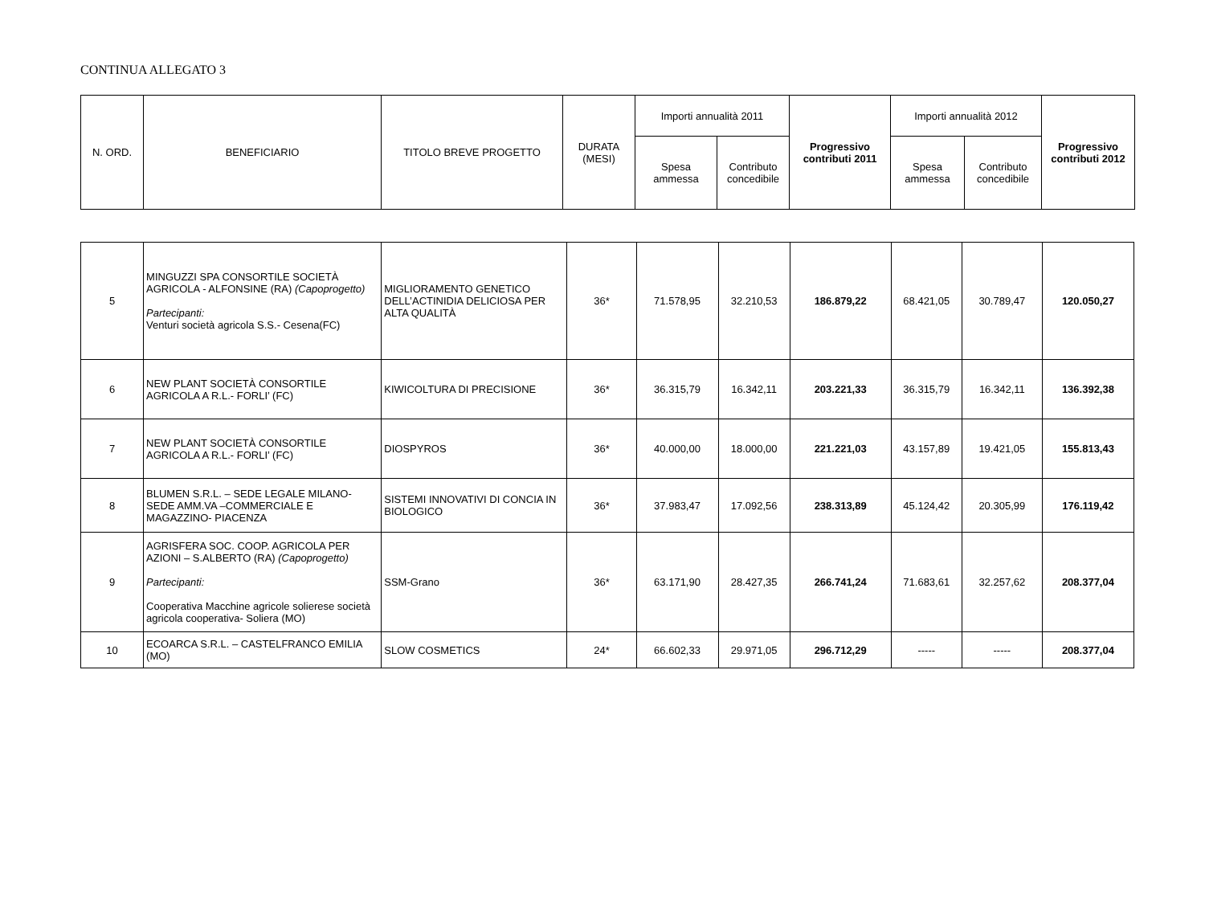CONTINUA ALLEGATO 3
| N. ORD. | BENEFICIARIO | TITOLO BREVE PROGETTO | DURATA (MESI) | Importi annualità 2011 | | Progressivo contributi 2011 | Importi annualità 2012 | | Progressivo contributi 2012 |
| --- | --- | --- | --- | --- | --- | --- | --- | --- | --- |
| | | | | Spesa ammessa | Contributo concedibile | | Spesa ammessa | Contributo concedibile | |
| 5 | MINGUZZI SPA CONSORTILE SOCIETÀ AGRICOLA - ALFONSINE (RA) (Capoprogetto) Partecipanti: Venturi società agricola S.S.- Cesena(FC) | MIGLIORAMENTO GENETICO DELL’ACTINIDIA DELICIOSA PER ALTA QUALITÀ | 36* | 71.578,95 | 32.210,53 | 186.879,22 | 68.421,05 | 30.789,47 | 120.050,27 |
| 6 | NEW PLANT SOCIETÀ CONSORTILE AGRICOLA A R.L.- FORLI’ (FC) | KIWICOLTURA DI PRECISIONE | 36* | 36.315,79 | 16.342,11 | 203.221,33 | 36.315,79 | 16.342,11 | 136.392,38 |
| 7 | NEW PLANT SOCIETÀ CONSORTILE AGRICOLA A R.L.- FORLI’ (FC) | DIOSPYROS | 36* | 40.000,00 | 18.000,00 | 221.221,03 | 43.157,89 | 19.421,05 | 155.813,43 |
| 8 | BLUMEN S.R.L. – SEDE LEGALE MILANO-SEDE AMM.VA –COMMERCIALE E MAGAZZINO- PIACENZA | SISTEMI INNOVATIVI DI CONCIA IN BIOLOGICO | 36* | 37.983,47 | 17.092,56 | 238.313,89 | 45.124,42 | 20.305,99 | 176.119,42 |
| 9 | AGRISFERA SOC. COOP. AGRICOLA PER AZIONI – S.ALBERTO (RA) (Capoprogetto) Partecipanti: Cooperativa Macchine agricole solierese società agricola cooperativa- Soliera (MO) | SSM-Grano | 36* | 63.171,90 | 28.427,35 | 266.741,24 | 71.683,61 | 32.257,62 | 208.377,04 |
| 10 | ECOARCA S.R.L. – CASTELFRANCO EMILIA (MO) | SLOW COSMETICS | 24* | 66.602,33 | 29.971,05 | 296.712,29 | ----- | ----- | 208.377,04 |